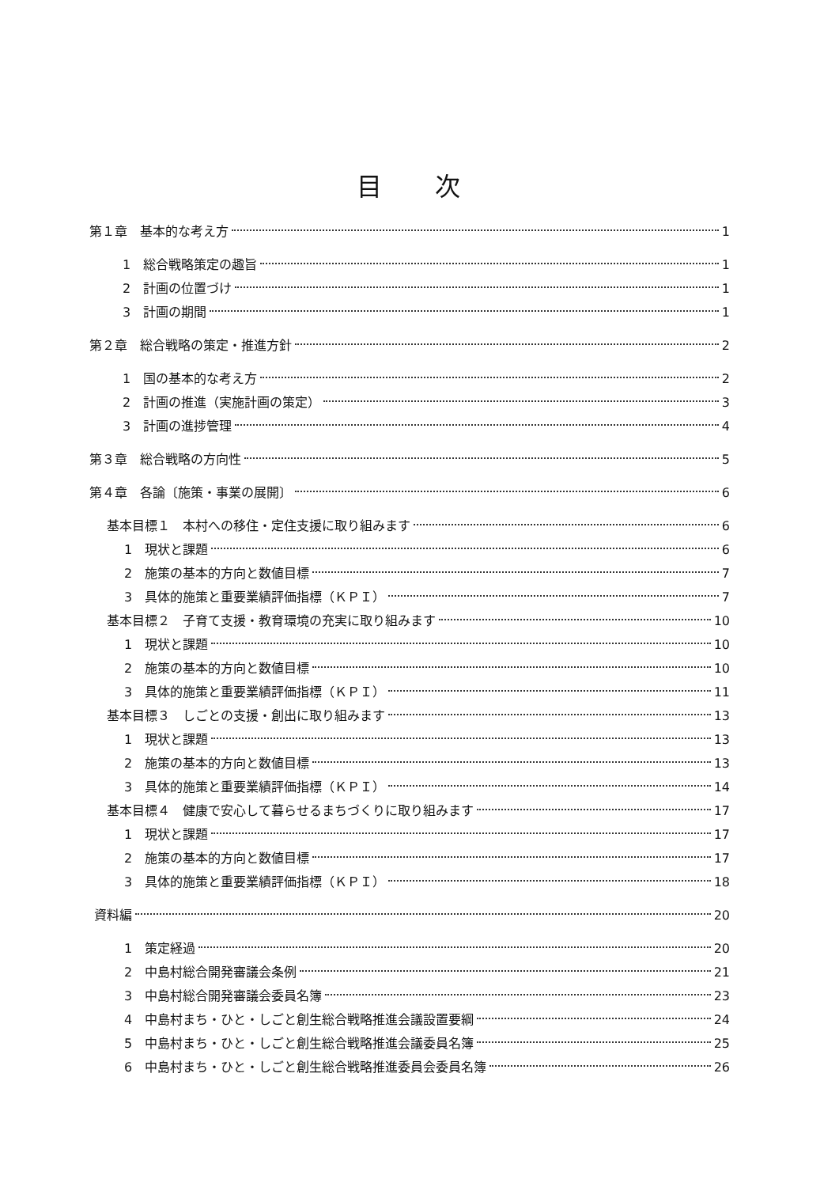目 次
第１章　基本的な考え方 1
1　総合戦略策定の趣旨 1
2　計画の位置づけ 1
3　計画の期間 1
第２章　総合戦略の策定・推進方針 2
1　国の基本的な考え方 2
2　計画の推進（実施計画の策定） 3
3　計画の進捗管理 4
第３章　総合戦略の方向性 5
第４章　各論〔施策・事業の展開〕 6
基本目標１　本村への移住・定住支援に取り組みます 6
1　現状と課題 6
2　施策の基本的方向と数値目標 7
3　具体的施策と重要業績評価指標（ＫＰＩ） 7
基本目標２　子育て支援・教育環境の充実に取り組みます 10
1　現状と課題 10
2　施策の基本的方向と数値目標 10
3　具体的施策と重要業績評価指標（ＫＰＩ） 11
基本目標３　しごとの支援・創出に取り組みます 13
1　現状と課題 13
2　施策の基本的方向と数値目標 13
3　具体的施策と重要業績評価指標（ＫＰＩ） 14
基本目標４　健康で安心して暮らせるまちづくりに取り組みます 17
1　現状と課題 17
2　施策の基本的方向と数値目標 17
3　具体的施策と重要業績評価指標（ＫＰＩ） 18
資料編 20
1　策定経過 20
2　中島村総合開発審議会条例 21
3　中島村総合開発審議会委員名簿 23
4　中島村まち・ひと・しごと創生総合戦略推進会議設置要綱 24
5　中島村まち・ひと・しごと創生総合戦略推進会議委員名簿 25
6　中島村まち・ひと・しごと創生総合戦略推進委員会委員名簿 26